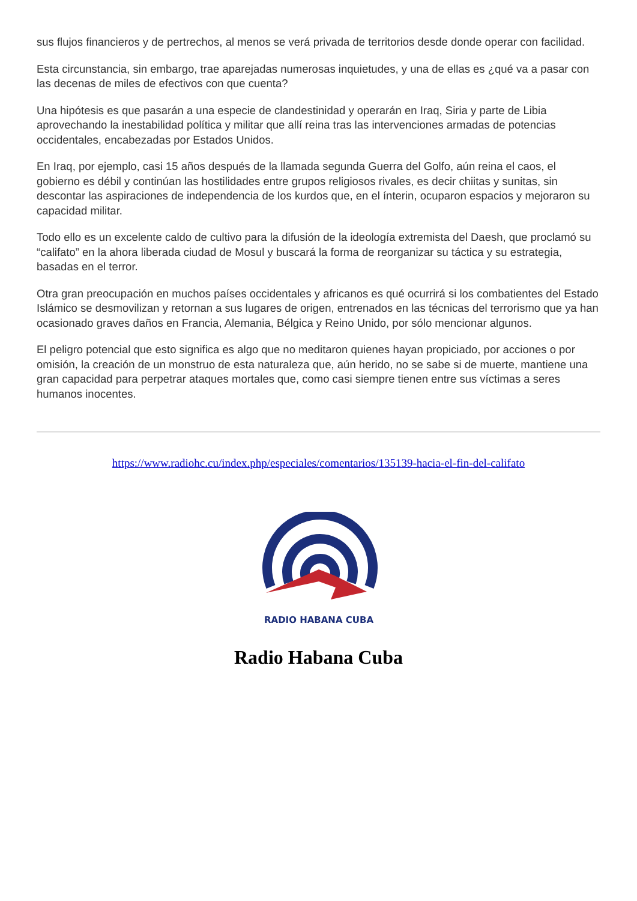sus flujos financieros y de pertrechos, al menos se verá privada de territorios desde donde operar con facilidad.
Esta circunstancia, sin embargo, trae aparejadas numerosas inquietudes, y una de ellas es ¿qué va a pasar con las decenas de miles de efectivos con que cuenta?
Una hipótesis es que pasarán a una especie de clandestinidad y operarán en Iraq, Siria y parte de Libia aprovechando la inestabilidad política y militar que allí reina tras las intervenciones armadas de potencias occidentales, encabezadas por Estados Unidos.
En Iraq, por ejemplo, casi 15 años después de la llamada segunda Guerra del Golfo, aún reina el caos, el gobierno es débil y continúan las hostilidades entre grupos religiosos rivales, es decir chiitas y sunitas, sin descontar las aspiraciones de independencia de los kurdos que, en el ínterin, ocuparon espacios y mejoraron su capacidad militar.
Todo ello es un excelente caldo de cultivo para la difusión de la ideología extremista del Daesh, que proclamó su “califato” en la ahora liberada ciudad de Mosul y buscará la forma de reorganizar su táctica y su estrategia, basadas en el terror.
Otra gran preocupación en muchos países occidentales y africanos es qué ocurrirá si los combatientes del Estado Islámico se desmovilizan y retornan a sus lugares de origen, entrenados en las técnicas del terrorismo que ya han ocasionado graves daños en Francia, Alemania, Bélgica y Reino Unido, por sólo mencionar algunos.
El peligro potencial que esto significa es algo que no meditaron quienes hayan propiciado, por acciones o por omisión, la creación de un monstruo de esta naturaleza que, aún herido, no se sabe si de muerte, mantiene una gran capacidad para perpetrar ataques mortales que, como casi siempre tienen entre sus víctimas a seres humanos inocentes.
https://www.radiohc.cu/index.php/especiales/comentarios/135139-hacia-el-fin-del-califato
RADIO HABANA CUBA
Radio Habana Cuba